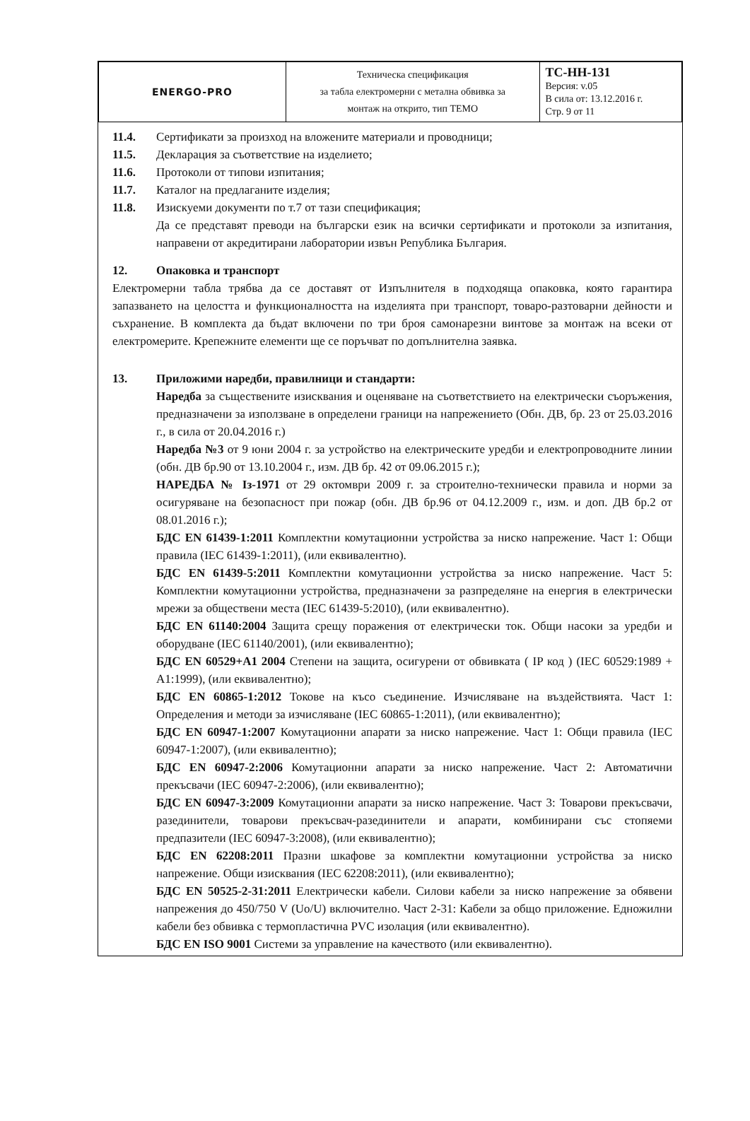| ENERGO-PRO | Техническа спецификация за табла електромерни с метална обвивка за монтаж на открито, тип ТЕМО | ТС-НН-131 Версия: v.05 В сила от: 13.12.2016 г. Стр. 9 от 11 |
11.4. Сертификати за произход на вложените материали и проводници;
11.5. Декларация за съответствие на изделието;
11.6. Протоколи от типови изпитания;
11.7. Каталог на предлаганите изделия;
11.8. Изискуеми документи по т.7 от тази спецификация;
Да се представят преводи на български език на всички сертификати и протоколи за изпитания, направени от акредитирани лаборатории извън Република България.
12. Опаковка и транспорт
Електромерни табла трябва да се доставят от Изпълнителя в подходяща опаковка, която гарантира запазването на целостта и функционалността на изделията при транспорт, товаро-разтоварни дейности и съхранение. В комплекта да бъдат включени по три броя самонарезни винтове за монтаж на всеки от електромерите. Крепежните елементи ще се поръчват по допълнителна заявка.
13. Приложими наредби, правилници и стандарти:
Наредба за съществените изисквания и оценяване на съответствието на електрически съоръжения, предназначени за използване в определени граници на напрежението (Обн. ДВ, бр. 23 от 25.03.2016 г., в сила от 20.04.2016 г.)
Наредба №3 от 9 юни 2004 г. за устройство на електрическите уредби и електропроводните линии (обн. ДВ бр.90 от 13.10.2004 г., изм. ДВ бр. 42 от 09.06.2015 г.);
НАРЕДБА № Iз-1971 от 29 октомври 2009 г. за строително-технически правила и норми за осигуряване на безопасност при пожар (обн. ДВ бр.96 от 04.12.2009 г., изм. и доп. ДВ бр.2 от 08.01.2016 г.);
БДС EN 61439-1:2011 Комплектни комутационни устройства за ниско напрежение. Част 1: Общи правила (IEC 61439-1:2011), (или еквивалентно).
БДС EN 61439-5:2011 Комплектни комутационни устройства за ниско напрежение. Част 5: Комплектни комутационни устройства, предназначени за разпределяне на енергия в електрически мрежи за обществени места (IEC 61439-5:2010), (или еквивалентно).
БДС EN 61140:2004 Защита срещу поражения от електрически ток. Общи насоки за уредби и оборудване (IEC 61140/2001), (или еквивалентно);
БДС EN 60529+A1 2004 Степени на защита, осигурени от обвивката ( IP код ) (IEC 60529:1989 + A1:1999), (или еквивалентно);
БДС EN 60865-1:2012 Токове на късо съединение. Изчисляване на въздействията. Част 1: Определения и методи за изчисляване (IEC 60865-1:2011), (или еквивалентно);
БДС EN 60947-1:2007 Комутационни апарати за ниско напрежение. Част 1: Общи правила (IEC 60947-1:2007), (или еквивалентно);
БДС EN 60947-2:2006 Комутационни апарати за ниско напрежение. Част 2: Автоматични прекъсвачи (IEC 60947-2:2006), (или еквивалентно);
БДС EN 60947-3:2009 Комутационни апарати за ниско напрежение. Част 3: Товарови прекъсвачи, разединители, товарови прекъсвач-разединители и апарати, комбинирани със стопяеми предпазители (IEC 60947-3:2008), (или еквивалентно);
БДС EN 62208:2011 Празни шкафове за комплектни комутационни устройства за ниско напрежение. Общи изисквания (IEC 62208:2011), (или еквивалентно);
БДС EN 50525-2-31:2011 Електрически кабели. Силови кабели за ниско напрежение за обявени напрежения до 450/750 V (Uo/U) включително. Част 2-31: Кабели за общо приложение. Едножилни кабели без обвивка с термопластична PVC изолация (или еквивалентно).
БДС EN ISO 9001 Системи за управление на качеството (или еквивалентно).